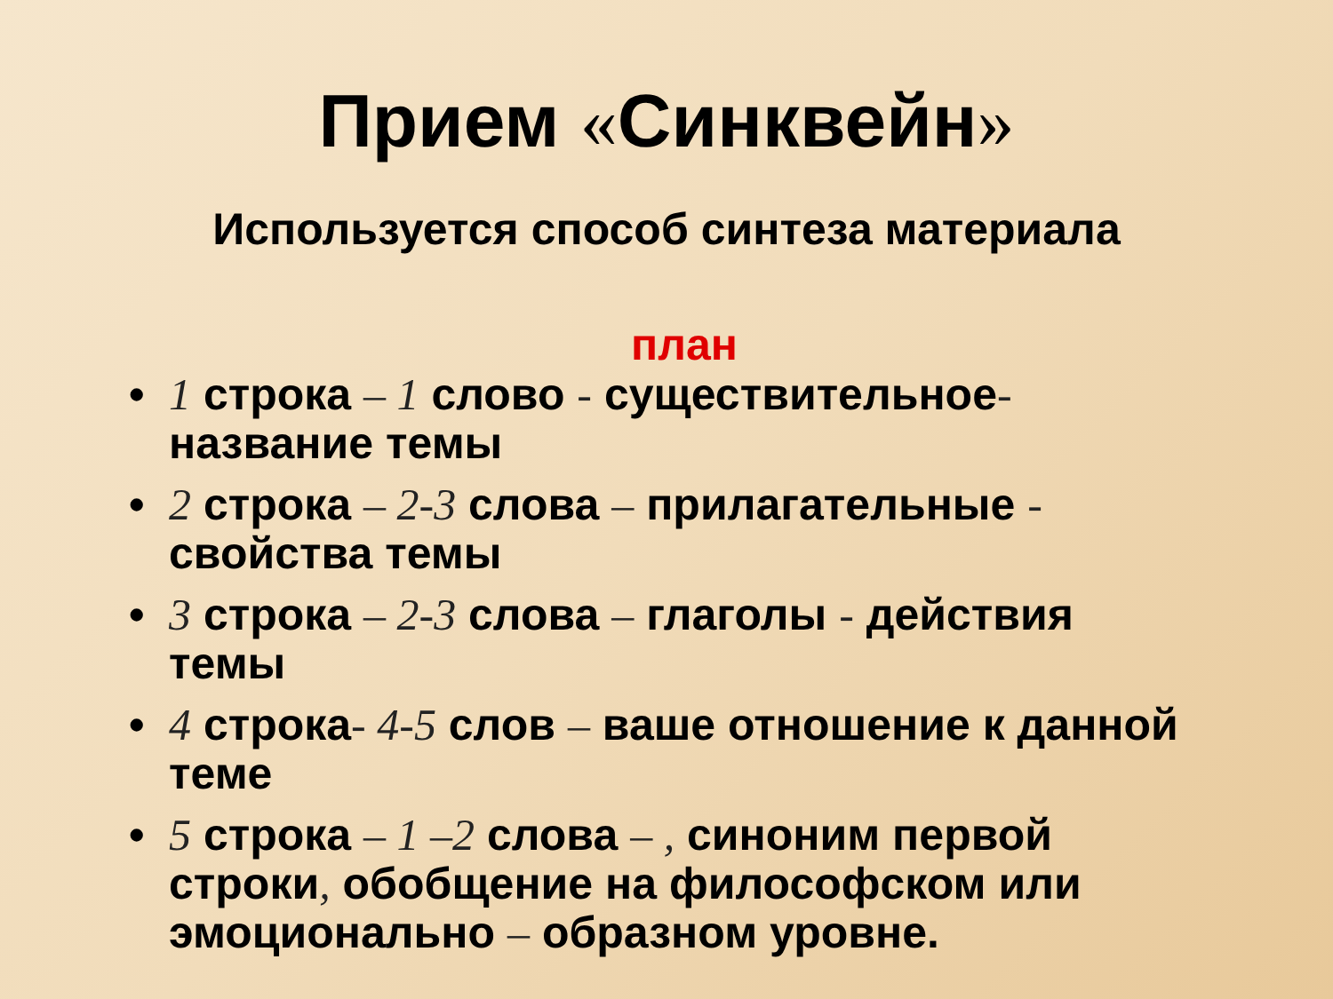Прием «Синквейн»
Используется способ синтеза материала
план
• 1 строка – 1 слово - существительное- название темы
• 2 строка – 2-3 слова – прилагательные - свойства темы
• 3 строка – 2-3 слова – глаголы - действия темы
• 4 строка- 4-5 слов – ваше отношение к данной теме
• 5 строка – 1 –2 слова – , синоним первой строки, обобщение на философском или эмоционально – образном уровне.